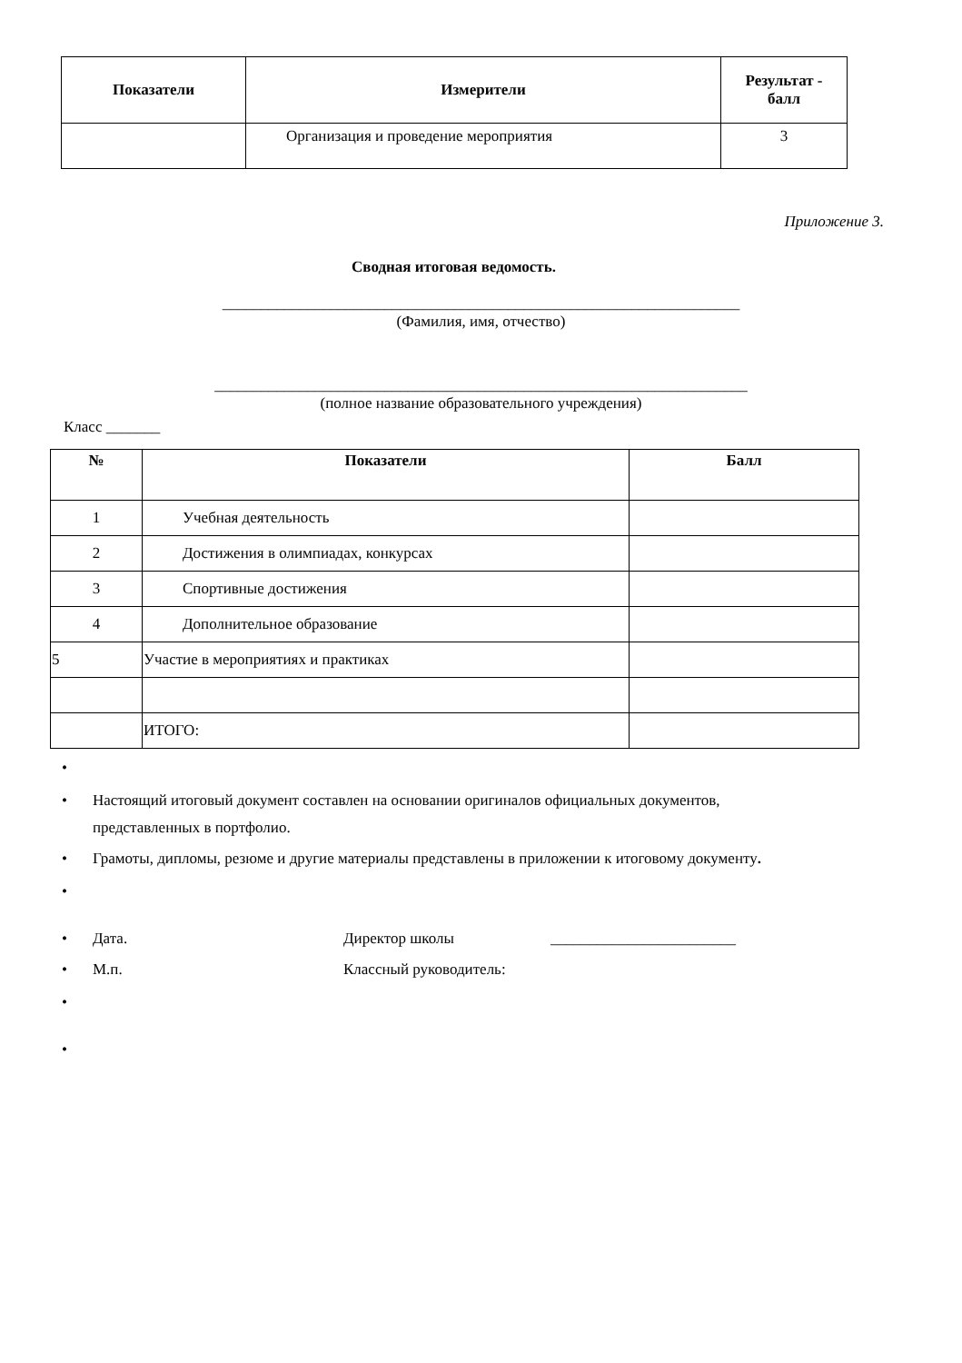| Показатели | Измерители | Результат - балл |
| --- | --- | --- |
| | Организация и проведение мероприятия | 3 |
Приложение 3.
Сводная итоговая ведомость.
___________________________________________________________________
(Фамилия, имя, отчество)
_____________________________________________________________________
(полное название образовательного учреждения)
Класс _______
| № | Показатели | Балл |
| --- | --- | --- |
| 1 | Учебная деятельность | |
| 2 | Достижения в олимпиадах, конкурсах | |
| 3 | Спортивные достижения | |
| 4 | Дополнительное образование | |
| 5 | Участие в мероприятиях и практиках | |
| | ИТОГО: | |
•
• Настоящий итоговый документ составлен на основании оригиналов официальных документов,
представленных в портфолио.
• Грамоты, дипломы, резюме и другие материалы представлены в приложении к итоговому документу.
•
• Дата. Директор школы ________________________
• М.п. Классный руководитель:
•
•